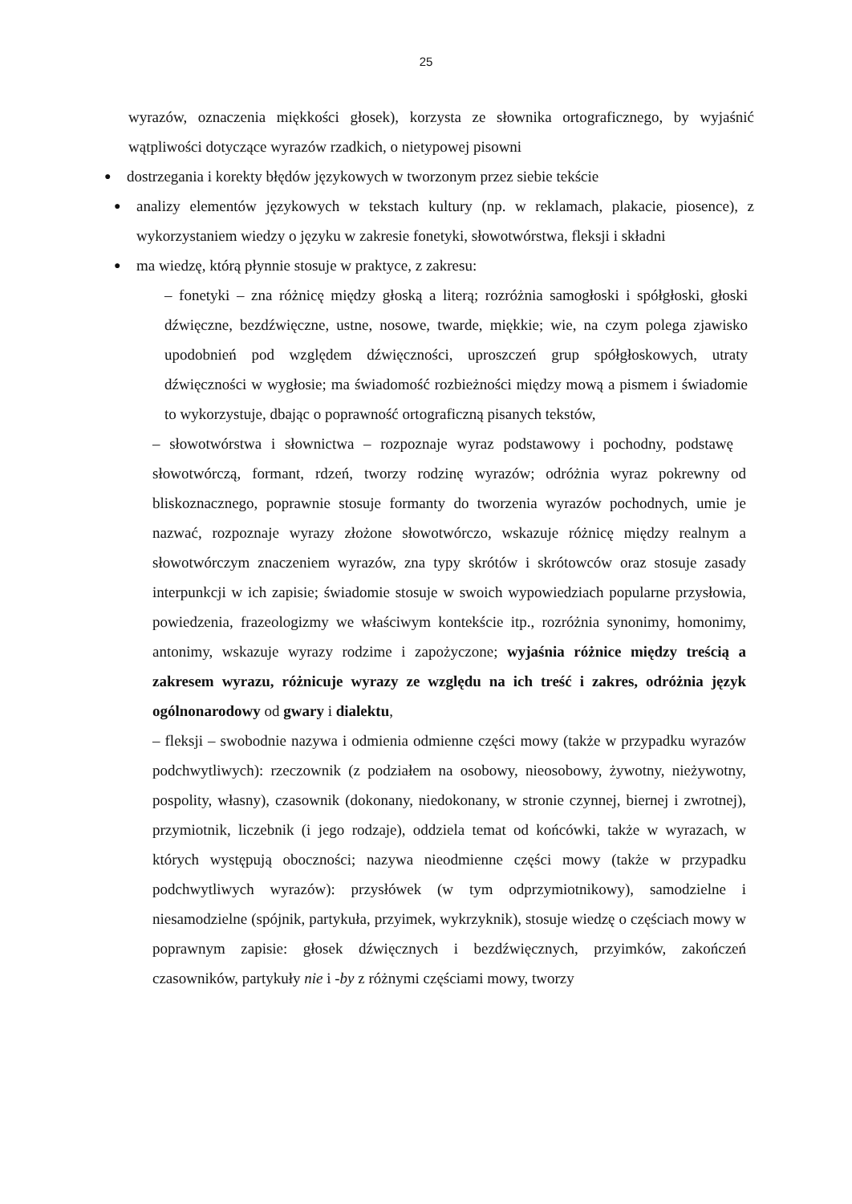25
wyrazów, oznaczenia miękkości głosek), korzysta ze słownika ortograficznego, by wyjaśnić wątpliwości dotyczące wyrazów rzadkich, o nietypowej pisowni
●
dostrzegania i korekty błędów językowych w tworzonym przez siebie tekście
●
analizy elementów językowych w tekstach kultury (np. w reklamach, plakacie, piosence), z wykorzystaniem wiedzy o języku w zakresie fonetyki, słowotwórstwa, fleksji i składni
●
ma wiedzę, którą płynnie stosuje w praktyce, z zakresu:
– fonetyki – zna różnicę między głoską a literą; rozróżnia samogłoski i spółgłoski, głoski dźwięczne, bezdźwięczne, ustne, nosowe, twarde, miękkie; wie, na czym polega zjawisko upodobnień pod względem dźwięczności, uproszczeń grup spółgłoskowych, utraty dźwięczności w wygłosie; ma świadomość rozbieżności między mową a pismem i świadomie to wykorzystuje, dbając o poprawność ortograficzną pisanych tekstów,
– słowotwórstwa i słownictwa – rozpoznaje wyraz podstawowy i pochodny, podstawę słowotwórczą, formant, rdzeń, tworzy rodzinę wyrazów; odróżnia wyraz pokrewny od bliskoznacznego, poprawnie stosuje formanty do tworzenia wyrazów pochodnych, umie je nazwać, rozpoznaje wyrazy złożone słowotwórczo, wskazuje różnicę między realnym a słowotwórczym znaczeniem wyrazów, zna typy skrótów i skrótowców oraz stosuje zasady interpunkcji w ich zapisie; świadomie stosuje w swoich wypowiedziach popularne przysłowia, powiedzenia, frazeologizmy we właściwym kontekście itp., rozróżnia synonimy, homonimy, antonimy, wskazuje wyrazy rodzime i zapożyczone; wyjaśnia różnice między treścią a zakresem wyrazu, różnicuje wyrazy ze względu na ich treść i zakres, odróżnia język ogólnonarodowy od gwary i dialektu,
– fleksji – swobodnie nazywa i odmienia odmienne części mowy (także w przypadku wyrazów podchwytliwych): rzeczownik (z podziałem na osobowy, nieosobowy, żywotny, nieżywotny, pospolity, własny), czasownik (dokonany, niedokonany, w stronie czynnej, biernej i zwrotnej), przymiotnik, liczebnik (i jego rodzaje), oddziela temat od końcówki, także w wyrazach, w których występują oboczności; nazywa nieodmienne części mowy (także w przypadku podchwytliwych wyrazów): przysłówek (w tym odprzymiotnikowy), samodzielne i niesamodzielne (spójnik, partykuła, przyimek, wykrzyknik), stosuje wiedzę o częściach mowy w poprawnym zapisie: głosek dźwięcznych i bezdźwięcznych, przyimków, zakończeń czasowników, partykuły nie i -by z różnymi częściami mowy, tworzy